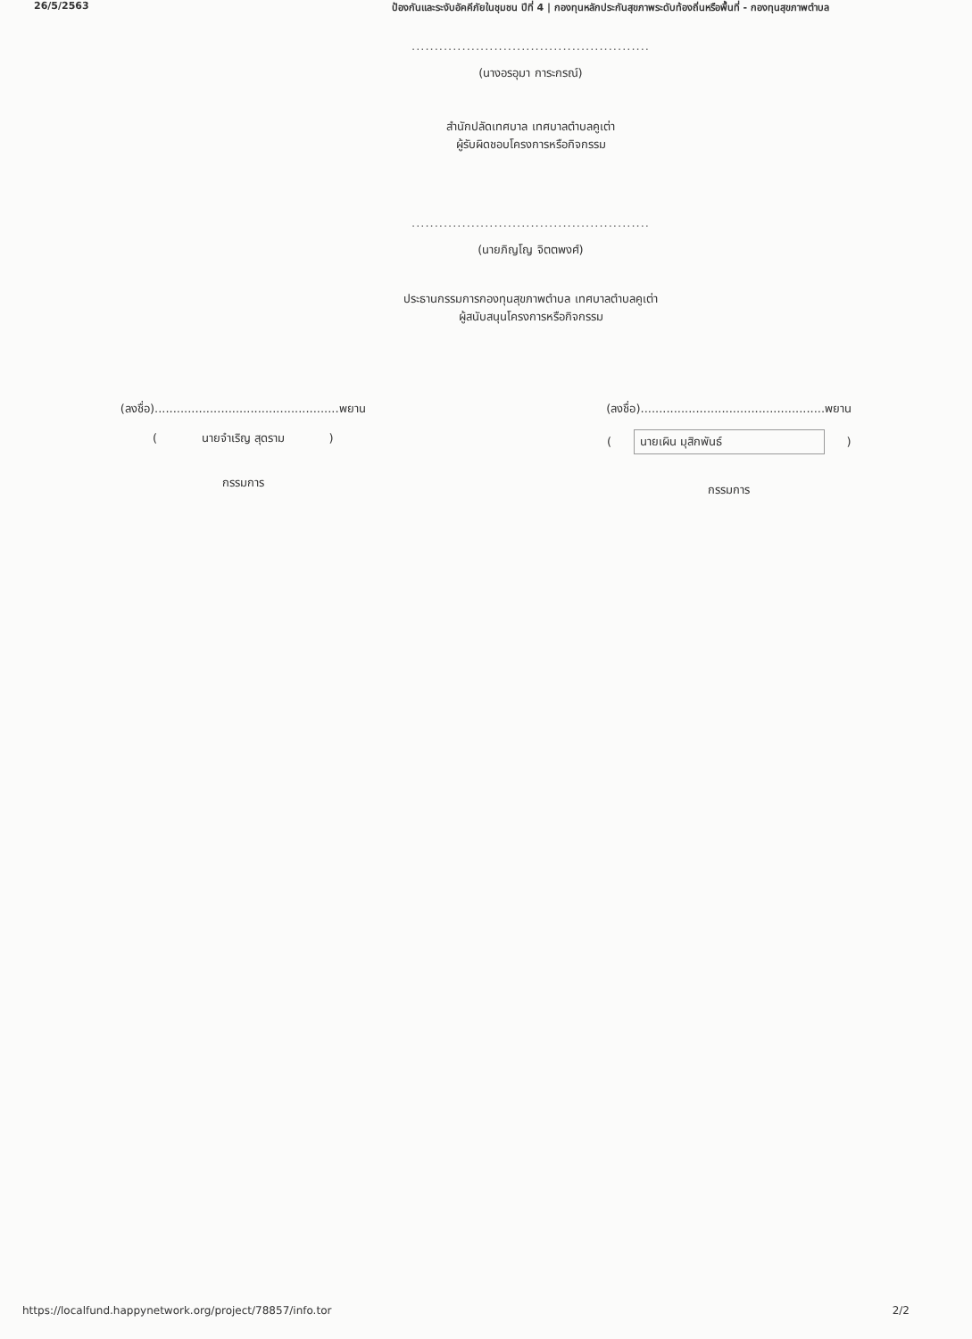26/5/2563 ป้องกันและระงับอัคคีภัยในชุมชน ปีที่ 4 | กองทุนหลักประกันสุขภาพระดับท้องถิ่นหรือพื้นที่ - กองทุนสุขภาพตำบล
....................................................
(นางอรอุมา การะกรณ์)
สำนักปลัดเทศบาล เทศบาลตำบลคูเต่า
ผู้รับผิดชอบโครงการหรือกิจกรรม
....................................................
(นายภิญโญ จิตตพงศ์)
ประธานกรรมการกองทุนสุขภาพตำบล เทศบาลตำบลคูเต่า
ผู้สนับสนุนโครงการหรือกิจกรรม
(ลงชื่อ)..................................................พยาน
( นายจำเริญ สุดราม )
กรรมการ
(ลงชื่อ)..................................................พยาน
( นายเผิน มุสิกพันธ์ )
กรรมการ
https://localfund.happynetwork.org/project/78857/info.tor 2/2